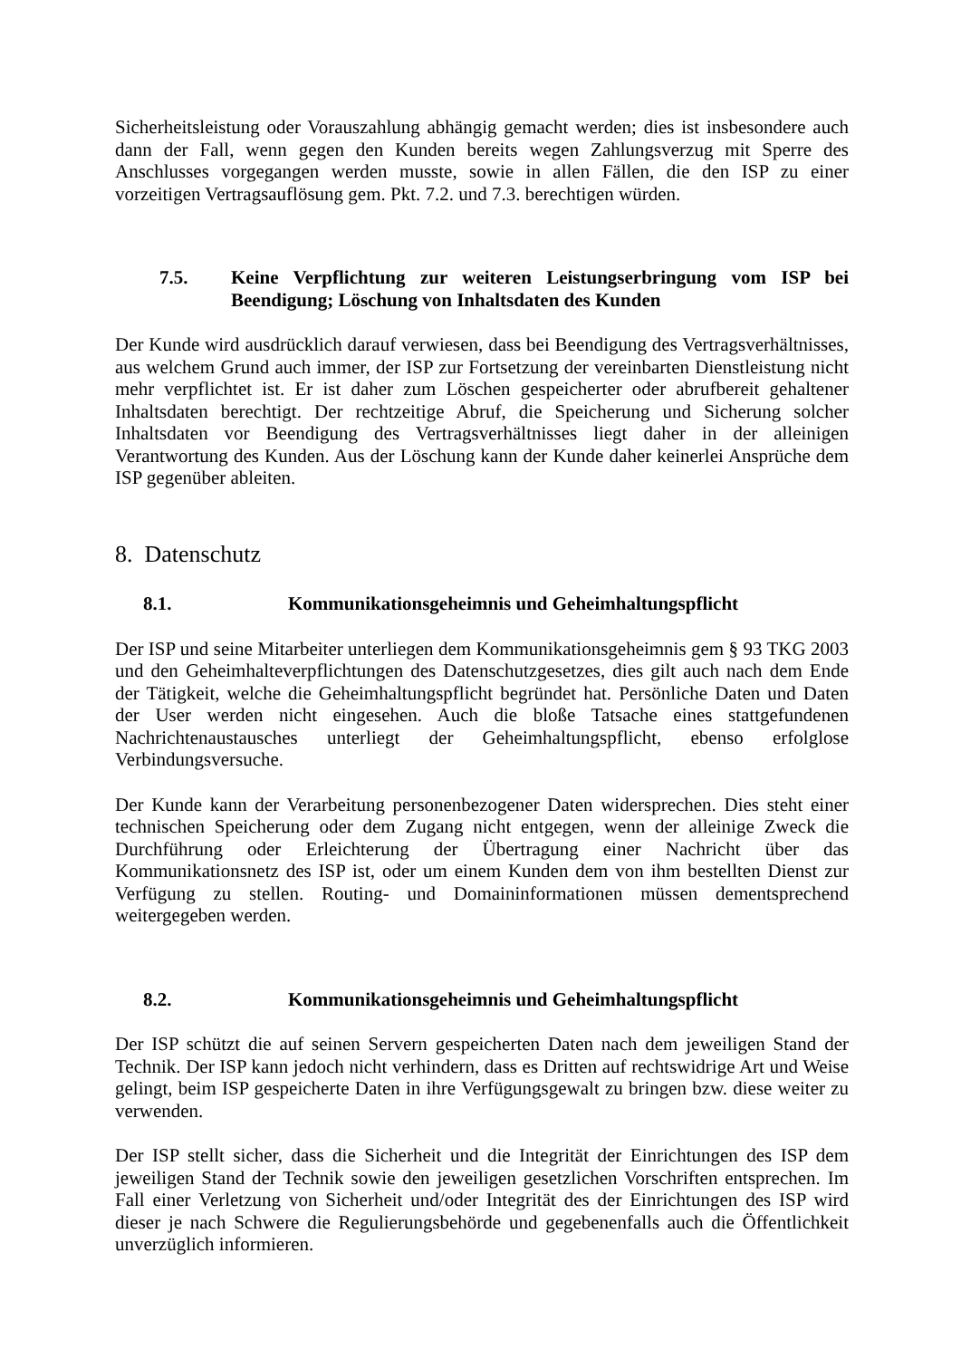Sicherheitsleistung oder Vorauszahlung abhängig gemacht werden; dies ist insbesondere auch dann der Fall, wenn gegen den Kunden bereits wegen Zahlungsverzug mit Sperre des Anschlusses vorgegangen werden musste, sowie in allen Fällen, die den ISP zu einer vorzeitigen Vertragsauflösung gem. Pkt. 7.2. und 7.3. berechtigen würden.
7.5. Keine Verpflichtung zur weiteren Leistungserbringung vom ISP bei Beendigung; Löschung von Inhaltsdaten des Kunden
Der Kunde wird ausdrücklich darauf verwiesen, dass bei Beendigung des Vertragsverhältnisses, aus welchem Grund auch immer, der ISP zur Fortsetzung der vereinbarten Dienstleistung nicht mehr verpflichtet ist. Er ist daher zum Löschen gespeicherter oder abrufbereit gehaltener Inhaltsdaten berechtigt. Der rechtzeitige Abruf, die Speicherung und Sicherung solcher Inhaltsdaten vor Beendigung des Vertragsverhältnisses liegt daher in der alleinigen Verantwortung des Kunden. Aus der Löschung kann der Kunde daher keinerlei Ansprüche dem ISP gegenüber ableiten.
8. Datenschutz
8.1. Kommunikationsgeheimnis und Geheimhaltungspflicht
Der ISP und seine Mitarbeiter unterliegen dem Kommunikationsgeheimnis gem § 93 TKG 2003 und den Geheimhalteverpflichtungen des Datenschutzgesetzes, dies gilt auch nach dem Ende der Tätigkeit, welche die Geheimhaltungspflicht begründet hat. Persönliche Daten und Daten der User werden nicht eingesehen. Auch die bloße Tatsache eines stattgefundenen Nachrichtenaustausches unterliegt der Geheimhaltungspflicht, ebenso erfolglose Verbindungsversuche.
Der Kunde kann der Verarbeitung personenbezogener Daten widersprechen. Dies steht einer technischen Speicherung oder dem Zugang nicht entgegen, wenn der alleinige Zweck die Durchführung oder Erleichterung der Übertragung einer Nachricht über das Kommunikationsnetz des ISP ist, oder um einem Kunden dem von ihm bestellten Dienst zur Verfügung zu stellen. Routing- und Domaininformationen müssen dementsprechend weitergegeben werden.
8.2. Kommunikationsgeheimnis und Geheimhaltungspflicht
Der ISP schützt die auf seinen Servern gespeicherten Daten nach dem jeweiligen Stand der Technik. Der ISP kann jedoch nicht verhindern, dass es Dritten auf rechtswidrige Art und Weise gelingt, beim ISP gespeicherte Daten in ihre Verfügungsgewalt zu bringen bzw. diese weiter zu verwenden.
Der ISP stellt sicher, dass die Sicherheit und die Integrität der Einrichtungen des ISP dem jeweiligen Stand der Technik sowie den jeweiligen gesetzlichen Vorschriften entsprechen. Im Fall einer Verletzung von Sicherheit und/oder Integrität des der Einrichtungen des ISP wird dieser je nach Schwere die Regulierungsbehörde und gegebenenfalls auch die Öffentlichkeit unverzüglich informieren.